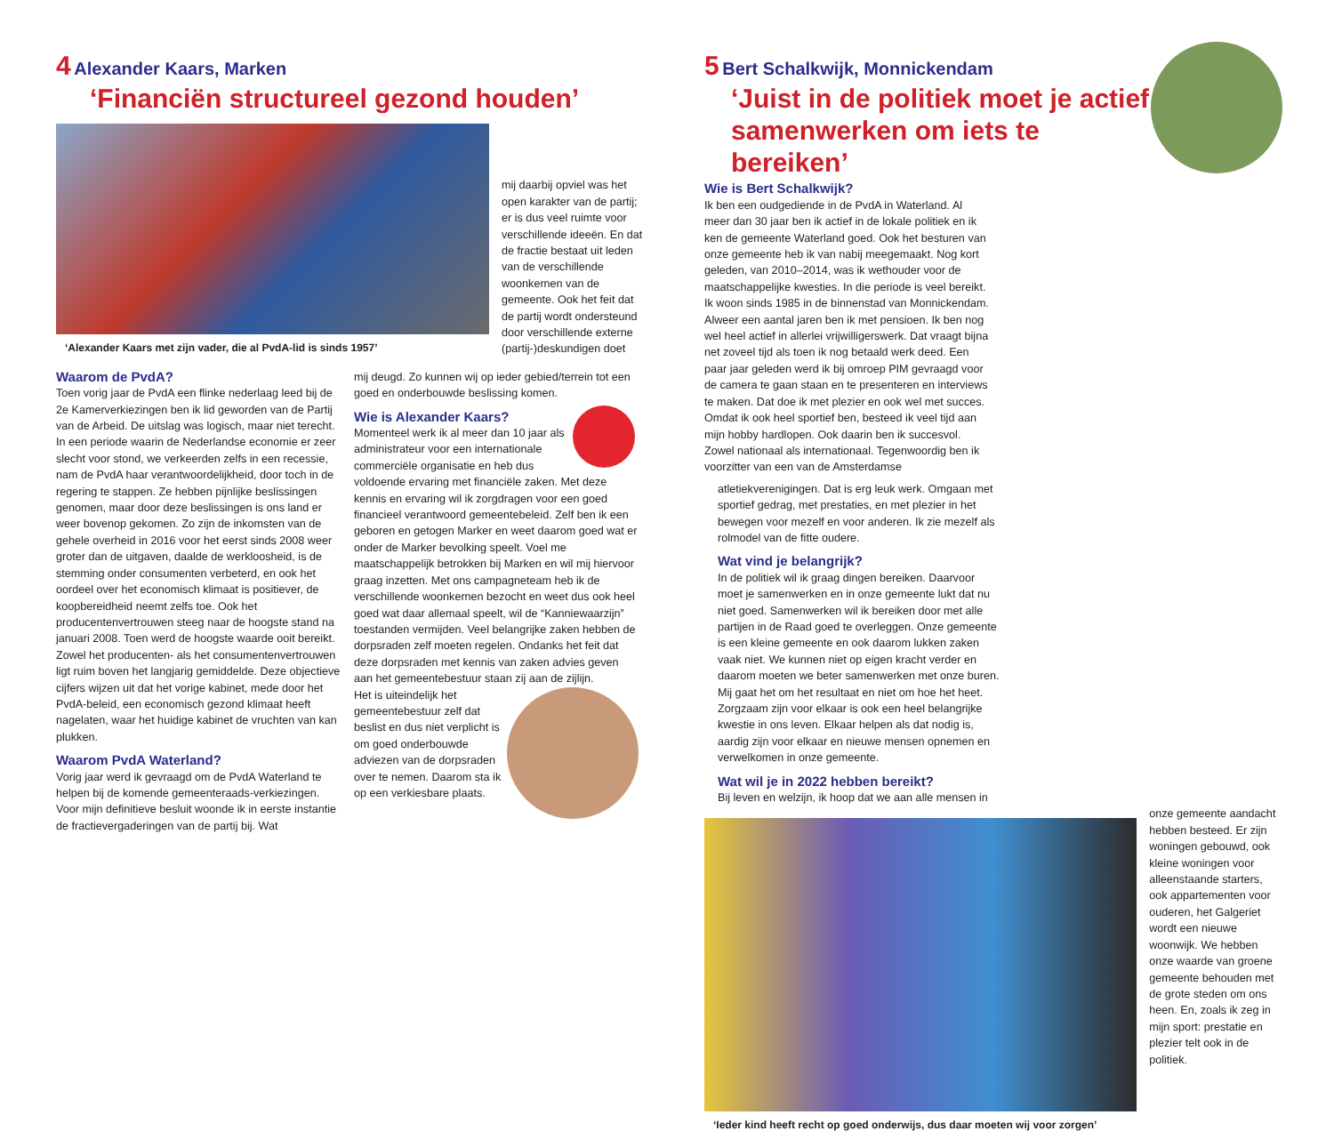4 Alexander Kaars, Marken
‘Financiën structureel gezond houden’
‘Alexander Kaars met zijn vader, die al PvdA-lid is sinds 1957’
mij daarbij opviel was het open karakter van de partij; er is dus veel ruimte voor verschillende ideeën. En dat de fractie bestaat uit leden van de verschillende woonkernen van de gemeente. Ook het feit dat de partij wordt ondersteund door verschillende externe (partij-)deskundigen doet
Waarom de PvdA?
Toen vorig jaar de PvdA een flinke nederlaag leed bij de 2e Kamerverkiezingen ben ik lid geworden van de Partij van de Arbeid. De uitslag was logisch, maar niet terecht. In een periode waarin de Nederlandse economie er zeer slecht voor stond, we verkeerden zelfs in een recessie, nam de PvdA haar verantwoordelijkheid, door toch in de regering te stappen. Ze hebben pijnlijke beslissingen genomen, maar door deze beslissingen is ons land er weer bovenop gekomen. Zo zijn de inkomsten van de gehele overheid in 2016 voor het eerst sinds 2008 weer groter dan de uitgaven, daalde de werkloosheid, is de stemming onder consumenten verbeterd, en ook het oordeel over het economisch klimaat is positiever, de koopbereidheid neemt zelfs toe. Ook het producentenvertrouwen steeg naar de hoogste stand na januari 2008. Toen werd de hoogste waarde ooit bereikt. Zowel het producenten- als het consumentenvertrouwen ligt ruim boven het langjarig gemiddelde. Deze objectieve cijfers wijzen uit dat het vorige kabinet, mede door het PvdA-beleid, een economisch gezond klimaat heeft nagelaten, waar het huidige kabinet de vruchten van kan plukken.
Waarom PvdA Waterland?
Vorig jaar werd ik gevraagd om de PvdA Waterland te helpen bij de komende gemeenteraads-verkiezingen. Voor mijn definitieve besluit woonde ik in eerste instantie de fractievergaderingen van de partij bij. Wat
mij deugd. Zo kunnen wij op ieder gebied/terrein tot een goed en onderbouwde beslissing komen.
Wie is Alexander Kaars?
Momenteel werk ik al meer dan 10 jaar als administrateur voor een internationale commerciële organisatie en heb dus voldoende ervaring met financiële zaken. Met deze kennis en ervaring wil ik zorgdragen voor een goed financieel verantwoord gemeentebeleid. Zelf ben ik een geboren en getogen Marker en weet daarom goed wat er onder de Marker bevolking speelt. Voel me maatschappelijk betrokken bij Marken en wil mij hiervoor graag inzetten. Met ons campagneteam heb ik de verschillende woonkernen bezocht en weet dus ook heel goed wat daar allemaal speelt, wil de “Kanniewaarzijn” toestanden vermijden. Veel belangrijke zaken hebben de dorpsraden zelf moeten regelen. Ondanks het feit dat deze dorpsraden met kennis van zaken advies geven aan het gemeentebestuur staan zij aan de zijlijn.
Het is uiteindelijk het gemeentebestuur zelf dat beslist en dus niet verplicht is om goed onderbouwde adviezen van de dorpsraden over te nemen. Daarom sta ik op een verkiesbare plaats.
5 Bert Schalkwijk, Monnickendam
‘Juist in de politiek moet je actief samenwerken om iets te bereiken’
Wie is Bert Schalkwijk?
Ik ben een oudgediende in de PvdA in Waterland. Al meer dan 30 jaar ben ik actief in de lokale politiek en ik ken de gemeente Waterland goed. Ook het besturen van onze gemeente heb ik van nabij meegemaakt. Nog kort geleden, van 2010–2014, was ik wethouder voor de maatschappelijke kwesties. In die periode is veel bereikt. Ik woon sinds 1985 in de binnenstad van Monnickendam. Alweer een aantal jaren ben ik met pensioen. Ik ben nog wel heel actief in allerlei vrijwilligerswerk. Dat vraagt bijna net zoveel tijd als toen ik nog betaald werk deed. Een paar jaar geleden werd ik bij omroep PIM gevraagd voor de camera te gaan staan en te presenteren en interviews te maken. Dat doe ik met plezier en ook wel met succes. Omdat ik ook heel sportief ben, besteed ik veel tijd aan mijn hobby hardlopen. Ook daarin ben ik succesvol. Zowel nationaal als internationaal. Tegenwoordig ben ik voorzitter van een van de Amsterdamse
atletiekverenigingen. Dat is erg leuk werk. Omgaan met sportief gedrag, met prestaties, en met plezier in het bewegen voor mezelf en voor anderen. Ik zie mezelf als rolmodel van de fitte oudere.
Wat vind je belangrijk?
In de politiek wil ik graag dingen bereiken. Daarvoor moet je samenwerken en in onze gemeente lukt dat nu niet goed. Samenwerken wil ik bereiken door met alle partijen in de Raad goed te overleggen. Onze gemeente is een kleine gemeente en ook daarom lukken zaken vaak niet. We kunnen niet op eigen kracht verder en daarom moeten we beter samenwerken met onze buren. Mij gaat het om het resultaat en niet om hoe het heet. Zorgzaam zijn voor elkaar is ook een heel belangrijke kwestie in ons leven. Elkaar helpen als dat nodig is, aardig zijn voor elkaar en nieuwe mensen opnemen en verwelkomen in onze gemeente.
Wat wil je in 2022 hebben bereikt?
Bij leven en welzijn, ik hoop dat we aan alle mensen in
‘Ieder kind heeft recht op goed onderwijs, dus daar moeten wij voor zorgen’
onze gemeente aandacht hebben besteed. Er zijn woningen gebouwd, ook kleine woningen voor alleenstaande starters, ook appartementen voor ouderen, het Galgeriet wordt een nieuwe woonwijk. We hebben onze waarde van groene gemeente behouden met de grote steden om ons heen. En, zoals ik zeg in mijn sport: prestatie en plezier telt ook in de politiek.